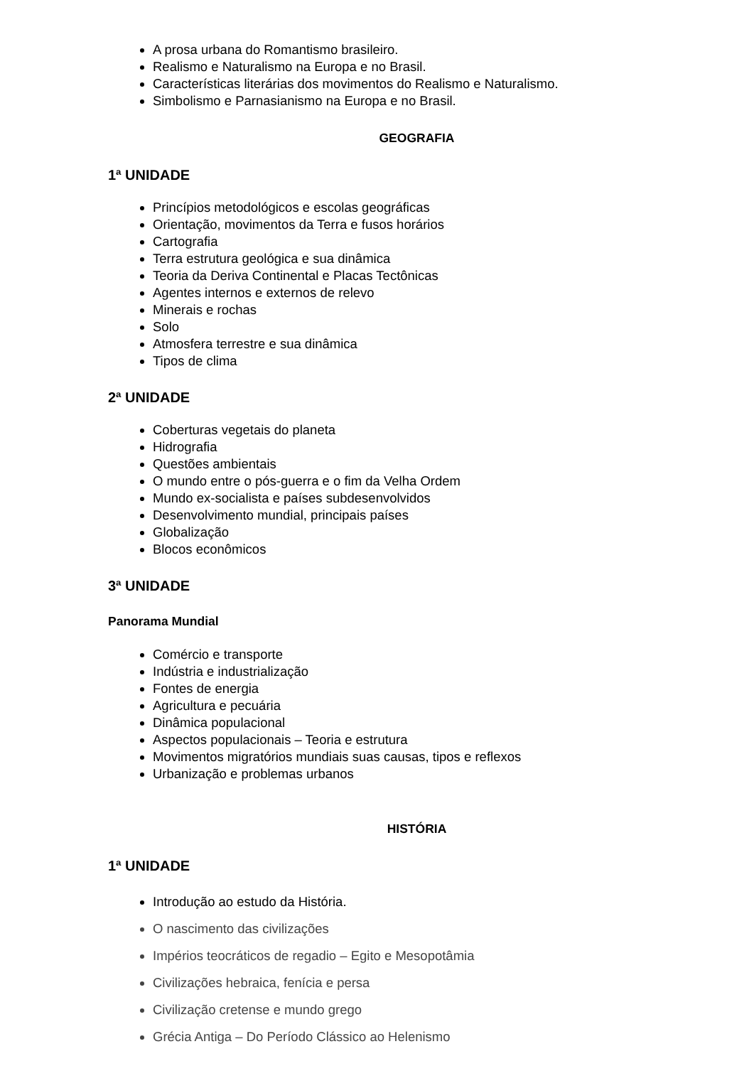A prosa urbana do Romantismo brasileiro.
Realismo e Naturalismo na Europa e no Brasil.
Características literárias dos movimentos do Realismo e Naturalismo.
Simbolismo e Parnasianismo na Europa e no Brasil.
GEOGRAFIA
1ª UNIDADE
Princípios metodológicos e escolas geográficas
Orientação, movimentos da Terra e fusos horários
Cartografia
Terra estrutura geológica e sua dinâmica
Teoria da Deriva Continental e Placas Tectônicas
Agentes internos e externos de relevo
Minerais e rochas
Solo
Atmosfera terrestre e sua dinâmica
Tipos de clima
2ª UNIDADE
Coberturas vegetais do planeta
Hidrografia
Questões ambientais
O mundo entre o pós-guerra e o fim da Velha Ordem
Mundo ex-socialista e países subdesenvolvidos
Desenvolvimento mundial, principais países
Globalização
Blocos econômicos
3ª UNIDADE
Panorama Mundial
Comércio e transporte
Indústria e industrialização
Fontes de energia
Agricultura e pecuária
Dinâmica populacional
Aspectos populacionais – Teoria e estrutura
Movimentos migratórios mundiais suas causas, tipos e reflexos
Urbanização e problemas urbanos
HISTÓRIA
1ª UNIDADE
Introdução ao estudo da História.
O nascimento das civilizações
Impérios teocráticos de regadio – Egito e Mesopotâmia
Civilizações hebraica, fenícia e persa
Civilização cretense e mundo grego
Grécia Antiga – Do Período Clássico ao Helenismo